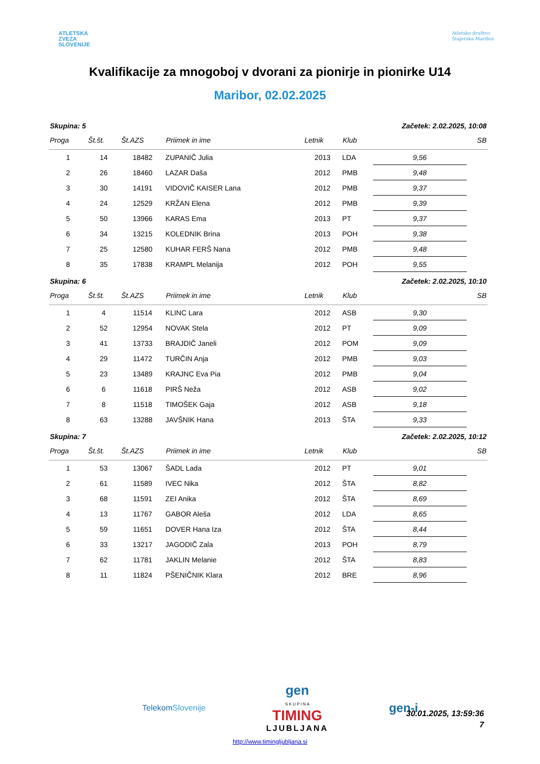ATLETSKA
ZVEZA
SLOVENIJE
Atletsko društvo
Štajerska Maribor
Kvalifikacije za mnogoboj v dvorani za pionirje in pionirke U14
Maribor, 02.02.2025
| Skupina: 5 | | | | | | Začetek: 2.02.2025, 10:08 | |
| Proga | Št.št. | Št.AZS | Priimek in ime | Letnik | Klub | | SB |
| 1 | 14 | 18482 | ZUPANIČ Julia | 2013 | LDA | 9,56 | |
| 2 | 26 | 18460 | LAZAR Daša | 2012 | PMB | 9,48 | |
| 3 | 30 | 14191 | VIDOVIČ KAISER Lana | 2012 | PMB | 9,37 | |
| 4 | 24 | 12529 | KRŽAN Elena | 2012 | PMB | 9,39 | |
| 5 | 50 | 13966 | KARAS Ema | 2013 | PT | 9,37 | |
| 6 | 34 | 13215 | KOLEDNIK Brina | 2013 | POH | 9,38 | |
| 7 | 25 | 12580 | KUHAR FERŠ Nana | 2012 | PMB | 9,48 | |
| 8 | 35 | 17838 | KRAMPL Melanija | 2012 | POH | 9,55 | |
| Skupina: 6 | | | | | | Začetek: 2.02.2025, 10:10 | |
| Proga | Št.št. | Št.AZS | Priimek in ime | Letnik | Klub | | SB |
| 1 | 4 | 11514 | KLINC Lara | 2012 | ASB | 9,30 | |
| 2 | 52 | 12954 | NOVAK Stela | 2012 | PT | 9,09 | |
| 3 | 41 | 13733 | BRAJDIČ Janeli | 2012 | POM | 9,09 | |
| 4 | 29 | 11472 | TURČIN Anja | 2012 | PMB | 9,03 | |
| 5 | 23 | 13489 | KRAJNC Eva Pia | 2012 | PMB | 9,04 | |
| 6 | 6 | 11618 | PIRŠ Neža | 2012 | ASB | 9,02 | |
| 7 | 8 | 11518 | TIMOŠEK Gaja | 2012 | ASB | 9,18 | |
| 8 | 63 | 13288 | JAVŠNIK Hana | 2013 | ŠTA | 9,33 | |
| Skupina: 7 | | | | | | Začetek: 2.02.2025, 10:12 | |
| Proga | Št.št. | Št.AZS | Priimek in ime | Letnik | Klub | | SB |
| 1 | 53 | 13067 | ŠADL Lada | 2012 | PT | 9,01 | |
| 2 | 61 | 11589 | IVEC Nika | 2012 | ŠTA | 8,82 | |
| 3 | 68 | 11591 | ZEI Anika | 2012 | ŠTA | 8,69 | |
| 4 | 13 | 11767 | GABOR Aleša | 2012 | LDA | 8,65 | |
| 5 | 59 | 11651 | DOVER Hana Iza | 2012 | ŠTA | 8,44 | |
| 6 | 33 | 13217 | JAGODIČ Zala | 2013 | POH | 8,79 | |
| 7 | 62 | 11781 | JAKLIN Melanie | 2012 | ŠTA | 8,83 | |
| 8 | 11 | 11824 | PŠENIČNIK Klara | 2012 | BRE | 8,96 | |
TelekomSlovenije gen
S K U P I N A
TIMING
LJUBLJANA gen-i
http://www.timingljubljana.si
30.01.2025, 13:59:36
7